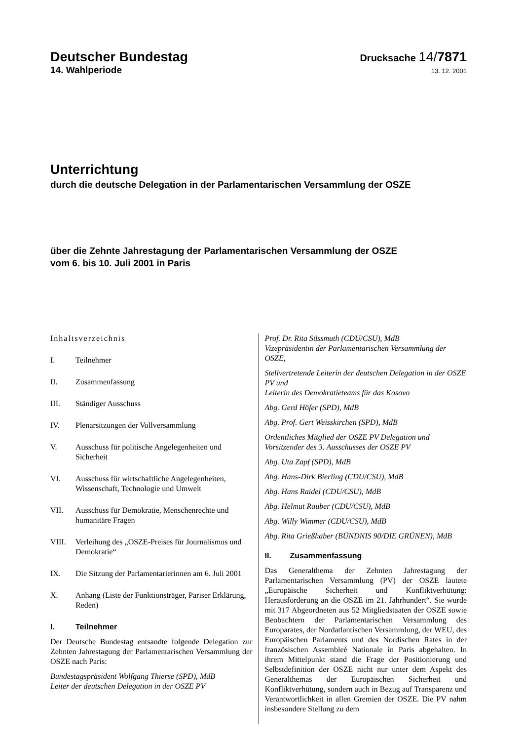Deutscher Bundestag
Drucksache 14/7871
14. Wahlperiode
13. 12. 2001
Unterrichtung
durch die deutsche Delegation in der Parlamentarischen Versammlung der OSZE
über die Zehnte Jahrestagung der Parlamentarischen Versammlung der OSZE
vom 6. bis 10. Juli 2001 in Paris
Inhaltsverzeichnis
I. Teilnehmer
II. Zusammenfassung
III. Ständiger Ausschuss
IV. Plenarsitzungen der Vollversammlung
V. Ausschuss für politische Angelegenheiten und Sicherheit
VI. Ausschuss für wirtschaftliche Angelegenheiten, Wissenschaft, Technologie und Umwelt
VII. Ausschuss für Demokratie, Menschenrechte und humanitäre Fragen
VIII. Verleihung des „OSZE-Preises für Journalismus und Demokratie“
IX. Die Sitzung der Parlamentarierinnen am 6. Juli 2001
X. Anhang (Liste der Funktionsträger, Pariser Erklärung, Reden)
I. Teilnehmer
Der Deutsche Bundestag entsandte folgende Delegation zur Zehnten Jahrestagung der Parlamentarischen Versammlung der OSZE nach Paris:
Bundestagspräsident Wolfgang Thierse (SPD), MdB
Leiter der deutschen Delegation in der OSZE PV
Prof. Dr. Rita Süssmuth (CDU/CSU), MdB
Vizepräsidentin der Parlamentarischen Versammlung der OSZE,
Stellvertretende Leiterin der deutschen Delegation in der OSZE PV und
Leiterin des Demokratieteams für das Kosovo
Abg. Gerd Höfer (SPD), MdB
Abg. Prof. Gert Weisskirchen (SPD), MdB
Ordentliches Mitglied der OSZE PV Delegation und Vorsitzender des 3. Ausschusses der OSZE PV
Abg. Uta Zapf (SPD), MdB
Abg. Hans-Dirk Bierling (CDU/CSU), MdB
Abg. Hans Raidel (CDU/CSU), MdB
Abg. Helmut Rauber (CDU/CSU), MdB
Abg. Willy Wimmer (CDU/CSU), MdB
Abg. Rita Grießhaber (BÜNDNIS 90/DIE GRÜNEN), MdB
II. Zusammenfassung
Das Generalthema der Zehnten Jahrestagung der Parlamentarischen Versammlung (PV) der OSZE lautete „Europäische Sicherheit und Konfliktverhütung: Herausforderung an die OSZE im 21. Jahrhundert“. Sie wurde mit 317 Abgeordneten aus 52 Mitgliedstaaten der OSZE sowie Beobachtern der Parlamentarischen Versammlung des Europarates, der Nordatlantischen Versammlung, der WEU, des Europäischen Parlaments und des Nordischen Rates in der französischen Assembleé Nationale in Paris abgehalten. In ihrem Mittelpunkt stand die Frage der Positionierung und Selbstdefinition der OSZE nicht nur unter dem Aspekt des Generalthemas der Europäischen Sicherheit und Konfliktverhütung, sondern auch in Bezug auf Transparenz und Verantwortlichkeit in allen Gremien der OSZE. Die PV nahm insbesondere Stellung zu dem